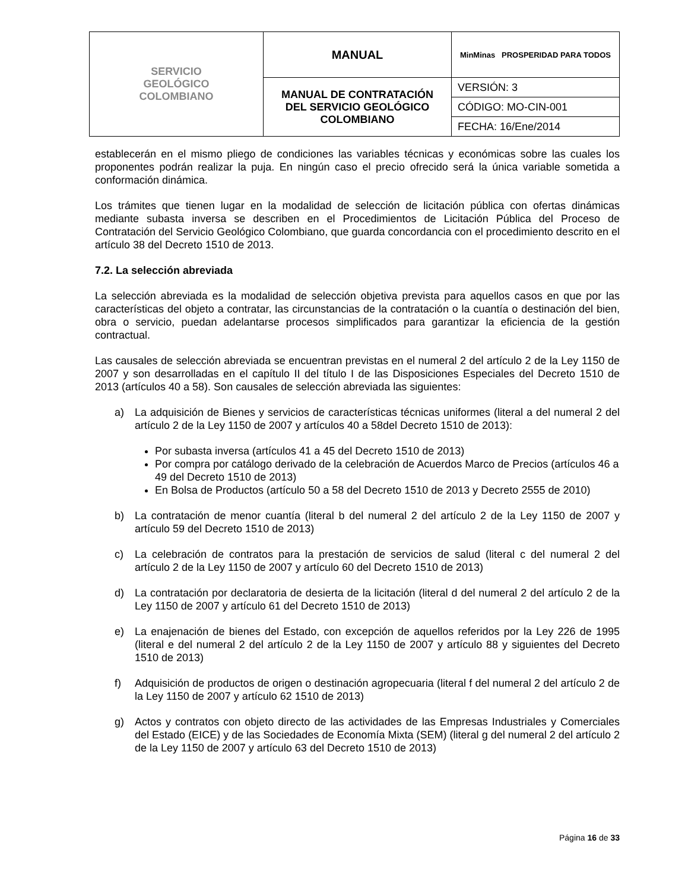| SERVICIO GEOLÓGICO COLOMBIANO | MANUAL | MinMinas PROSPERIDAD PARA TODOS |
| | MANUAL DE CONTRATACIÓN DEL SERVICIO GEOLÓGICO COLOMBIANO | VERSIÓN: 3 |
| | | CÓDIGO: MO-CIN-001 |
| | | FECHA: 16/Ene/2014 |
establecerán en el mismo pliego de condiciones las variables técnicas y económicas sobre las cuales los proponentes podrán realizar la puja. En ningún caso el precio ofrecido será la única variable sometida a conformación dinámica.
Los trámites que tienen lugar en la modalidad de selección de licitación pública con ofertas dinámicas mediante subasta inversa se describen en el Procedimientos de Licitación Pública del Proceso de Contratación del Servicio Geológico Colombiano, que guarda concordancia con el procedimiento descrito en el artículo 38 del Decreto 1510 de 2013.
7.2. La selección abreviada
La selección abreviada es la modalidad de selección objetiva prevista para aquellos casos en que por las características del objeto a contratar, las circunstancias de la contratación o la cuantía o destinación del bien, obra o servicio, puedan adelantarse procesos simplificados para garantizar la eficiencia de la gestión contractual.
Las causales de selección abreviada se encuentran previstas en el numeral 2 del artículo 2 de la Ley 1150 de 2007 y son desarrolladas en el capítulo II del título I de las Disposiciones Especiales del Decreto 1510 de 2013 (artículos 40 a 58). Son causales de selección abreviada las siguientes:
a) La adquisición de Bienes y servicios de características técnicas uniformes (literal a del numeral 2 del artículo 2 de la Ley 1150 de 2007 y artículos 40 a 58del Decreto 1510 de 2013):
Por subasta inversa (artículos 41 a 45 del Decreto 1510 de 2013)
Por compra por catálogo derivado de la celebración de Acuerdos Marco de Precios (artículos 46 a 49 del Decreto 1510 de 2013)
En Bolsa de Productos (artículo 50 a 58 del Decreto 1510 de 2013 y Decreto 2555 de 2010)
b) La contratación de menor cuantía (literal b del numeral 2 del artículo 2 de la Ley 1150 de 2007 y artículo 59 del Decreto 1510 de 2013)
c) La celebración de contratos para la prestación de servicios de salud (literal c del numeral 2 del artículo 2 de la Ley 1150 de 2007 y artículo 60 del Decreto 1510 de 2013)
d) La contratación por declaratoria de desierta de la licitación (literal d del numeral 2 del artículo 2 de la Ley 1150 de 2007 y artículo 61 del Decreto 1510 de 2013)
e) La enajenación de bienes del Estado, con excepción de aquellos referidos por la Ley 226 de 1995 (literal e del numeral 2 del artículo 2 de la Ley 1150 de 2007 y artículo 88 y siguientes del Decreto 1510 de 2013)
f) Adquisición de productos de origen o destinación agropecuaria (literal f del numeral 2 del artículo 2 de la Ley 1150 de 2007 y artículo 62 1510 de 2013)
g) Actos y contratos con objeto directo de las actividades de las Empresas Industriales y Comerciales del Estado (EICE) y de las Sociedades de Economía Mixta (SEM) (literal g del numeral 2 del artículo 2 de la Ley 1150 de 2007 y artículo 63 del Decreto 1510 de 2013)
Página 16 de 33